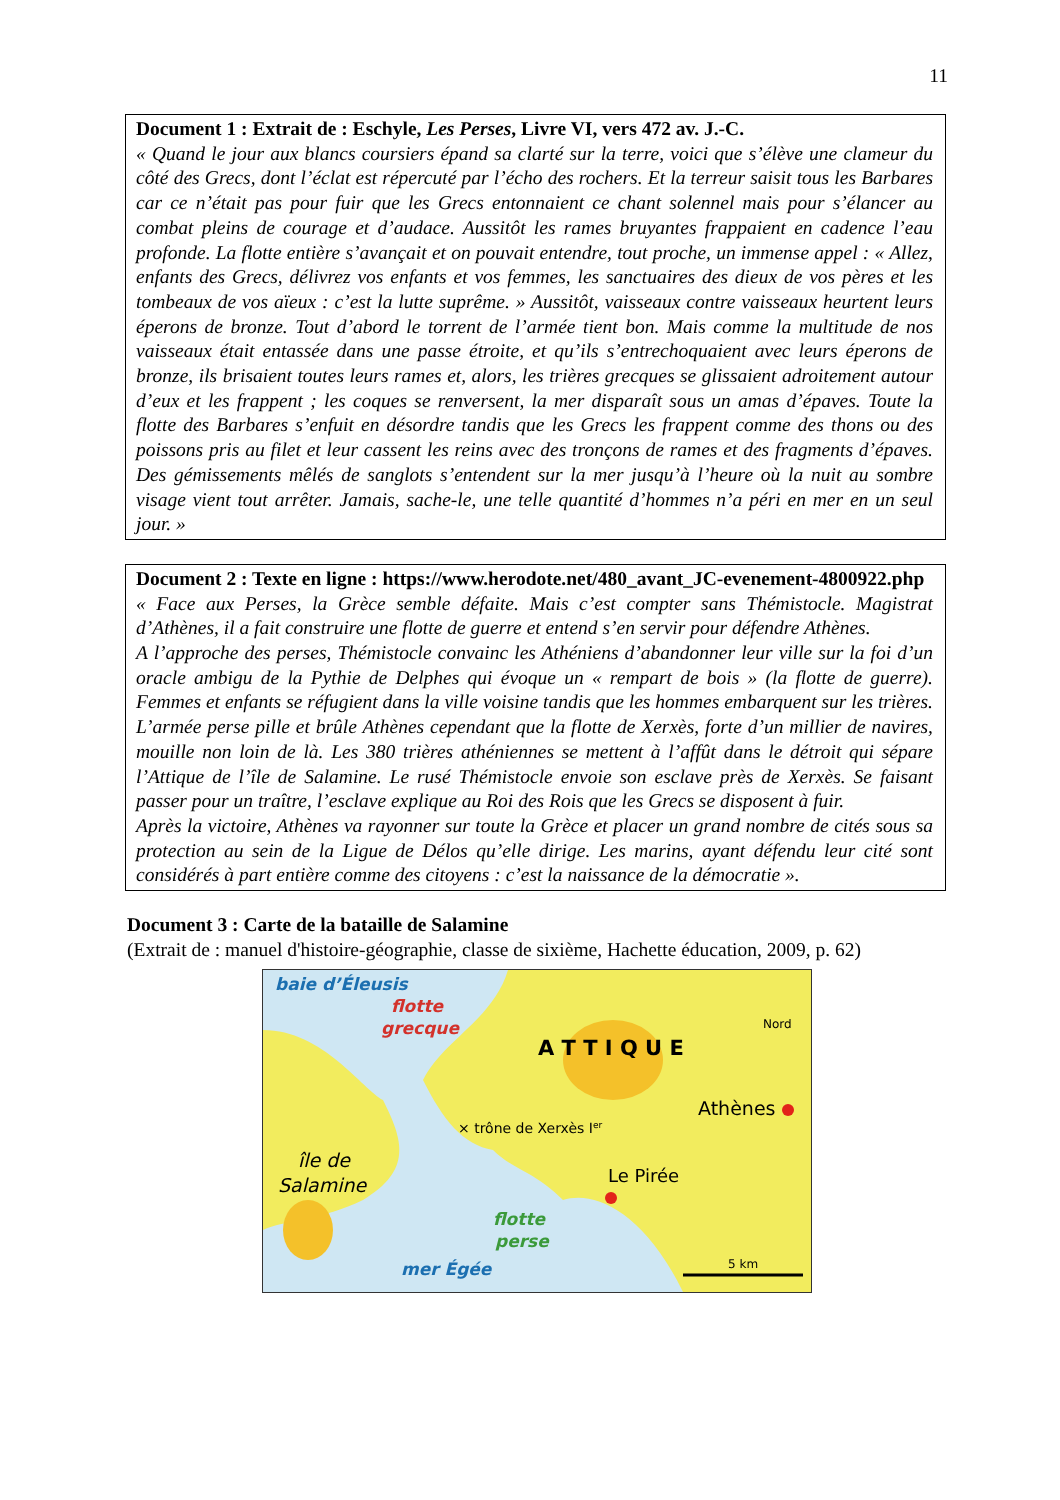11
Document 1 : Extrait de : Eschyle, Les Perses, Livre VI, vers 472 av. J.-C.
« Quand le jour aux blancs coursiers épand sa clarté sur la terre, voici que s’élève une clameur du côté des Grecs, dont l’éclat est répercuté par l’écho des rochers. Et la terreur saisit tous les Barbares car ce n’était pas pour fuir que les Grecs entonnaient ce chant solennel mais pour s’élancer au combat pleins de courage et d’audace. Aussitôt les rames bruyantes frappaient en cadence l’eau profonde. La flotte entière s’avançait et on pouvait entendre, tout proche, un immense appel : « Allez, enfants des Grecs, délivrez vos enfants et vos femmes, les sanctuaires des dieux de vos pères et les tombeaux de vos aïeux : c’est la lutte suprême. » Aussitôt, vaisseaux contre vaisseaux heurtent leurs éperons de bronze. Tout d’abord le torrent de l’armée tient bon. Mais comme la multitude de nos vaisseaux était entassée dans une passe étroite, et qu’ils s’entrechoquaient avec leurs éperons de bronze, ils brisaient toutes leurs rames et, alors, les trières grecques se glissaient adroitement autour d’eux et les frappent ; les coques se renversent, la mer disparaît sous un amas d’épaves. Toute la flotte des Barbares s’enfuit en désordre tandis que les Grecs les frappent comme des thons ou des poissons pris au filet et leur cassent les reins avec des tronçons de rames et des fragments d’épaves. Des gémissements mêlés de sanglots s’entendent sur la mer jusqu’à l’heure où la nuit au sombre visage vient tout arrêter. Jamais, sache-le, une telle quantité d’hommes n’a péri en mer en un seul jour. »
Document 2 : Texte en ligne : https://www.herodote.net/480_avant_JC-evenement-4800922.php
« Face aux Perses, la Grèce semble défaite. Mais c’est compter sans Thémistocle. Magistrat d’Athènes, il a fait construire une flotte de guerre et entend s’en servir pour défendre Athènes.
A l’approche des perses, Thémistocle convainc les Athéniens d’abandonner leur ville sur la foi d’un oracle ambigu de la Pythie de Delphes qui évoque un « rempart de bois » (la flotte de guerre). Femmes et enfants se réfugient dans la ville voisine tandis que les hommes embarquent sur les trières. L’armée perse pille et brûle Athènes cependant que la flotte de Xerxès, forte d’un millier de navires, mouille non loin de là. Les 380 trières athéniennes se mettent à l’affût dans le détroit qui sépare l’Attique de l’île de Salamine. Le rusé Thémistocle envoie son esclave près de Xerxès. Se faisant passer pour un traître, l’esclave explique au Roi des Rois que les Grecs se disposent à fuir.
Après la victoire, Athènes va rayonner sur toute la Grèce et placer un grand nombre de cités sous sa protection au sein de la Ligue de Délos qu’elle dirige. Les marins, ayant défendu leur cité sont considérés à part entière comme des citoyens : c’est la naissance de la démocratie ».
Document 3 : Carte de la bataille de Salamine
(Extrait de : manuel d'histoire-géographie, classe de sixième, Hachette éducation, 2009, p. 62)
baie d’Éleusis
flotte
grecque
A T T I Q U E
Nord
Athènes
× trône de Xerxès Ier
île de
Salamine
Le Pirée
flotte
perse
mer Égée
5 km